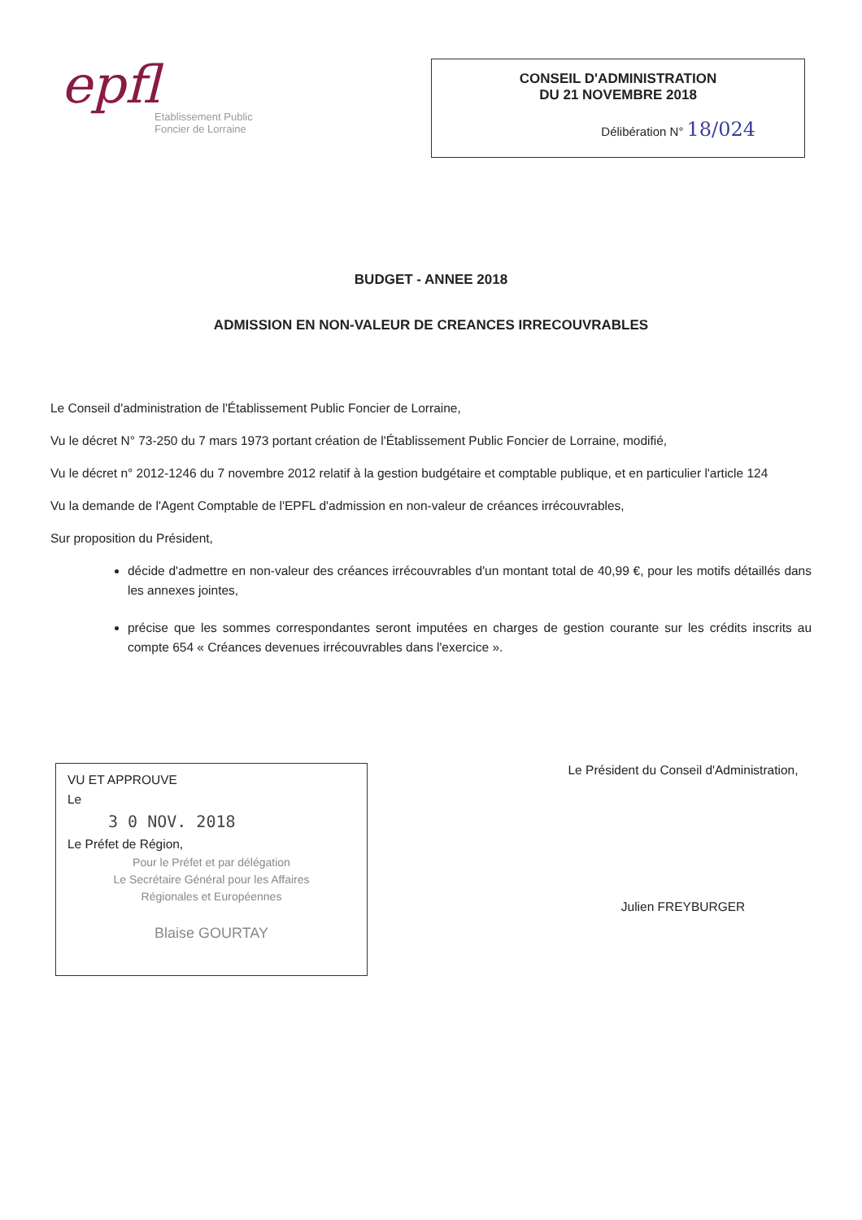epfl
Etablissement Public
Foncier de Lorraine
CONSEIL D'ADMINISTRATION
DU 21 NOVEMBRE 2018
Délibération N° 18/024
BUDGET - ANNEE 2018
ADMISSION EN NON-VALEUR DE CREANCES IRRECOUVRABLES
Le Conseil d'administration de l'Établissement Public Foncier de Lorraine,
Vu le décret N° 73-250 du 7 mars 1973 portant création de l'Établissement Public Foncier de Lorraine, modifié,
Vu le décret n° 2012-1246 du 7 novembre 2012 relatif à la gestion budgétaire et comptable publique, et en particulier l'article 124
Vu la demande de l'Agent Comptable de l'EPFL d'admission en non-valeur de créances irrécouvrables,
Sur proposition du Président,
décide d'admettre en non-valeur des créances irrécouvrables d'un montant total de 40,99 €, pour les motifs détaillés dans les annexes jointes,
précise que les sommes correspondantes seront imputées en charges de gestion courante sur les crédits inscrits au compte 654 « Créances devenues irrécouvrables dans l'exercice ».
VU ET APPROUVE
Le
3 0 NOV. 2018
Le Préfet de Région,
Pour le Préfet et par délégation
Le Secrétaire Général pour les Affaires
Régionales et Européennes
Blaise GOURTAY
Le Président du Conseil d'Administration,
Julien FREYBURGER